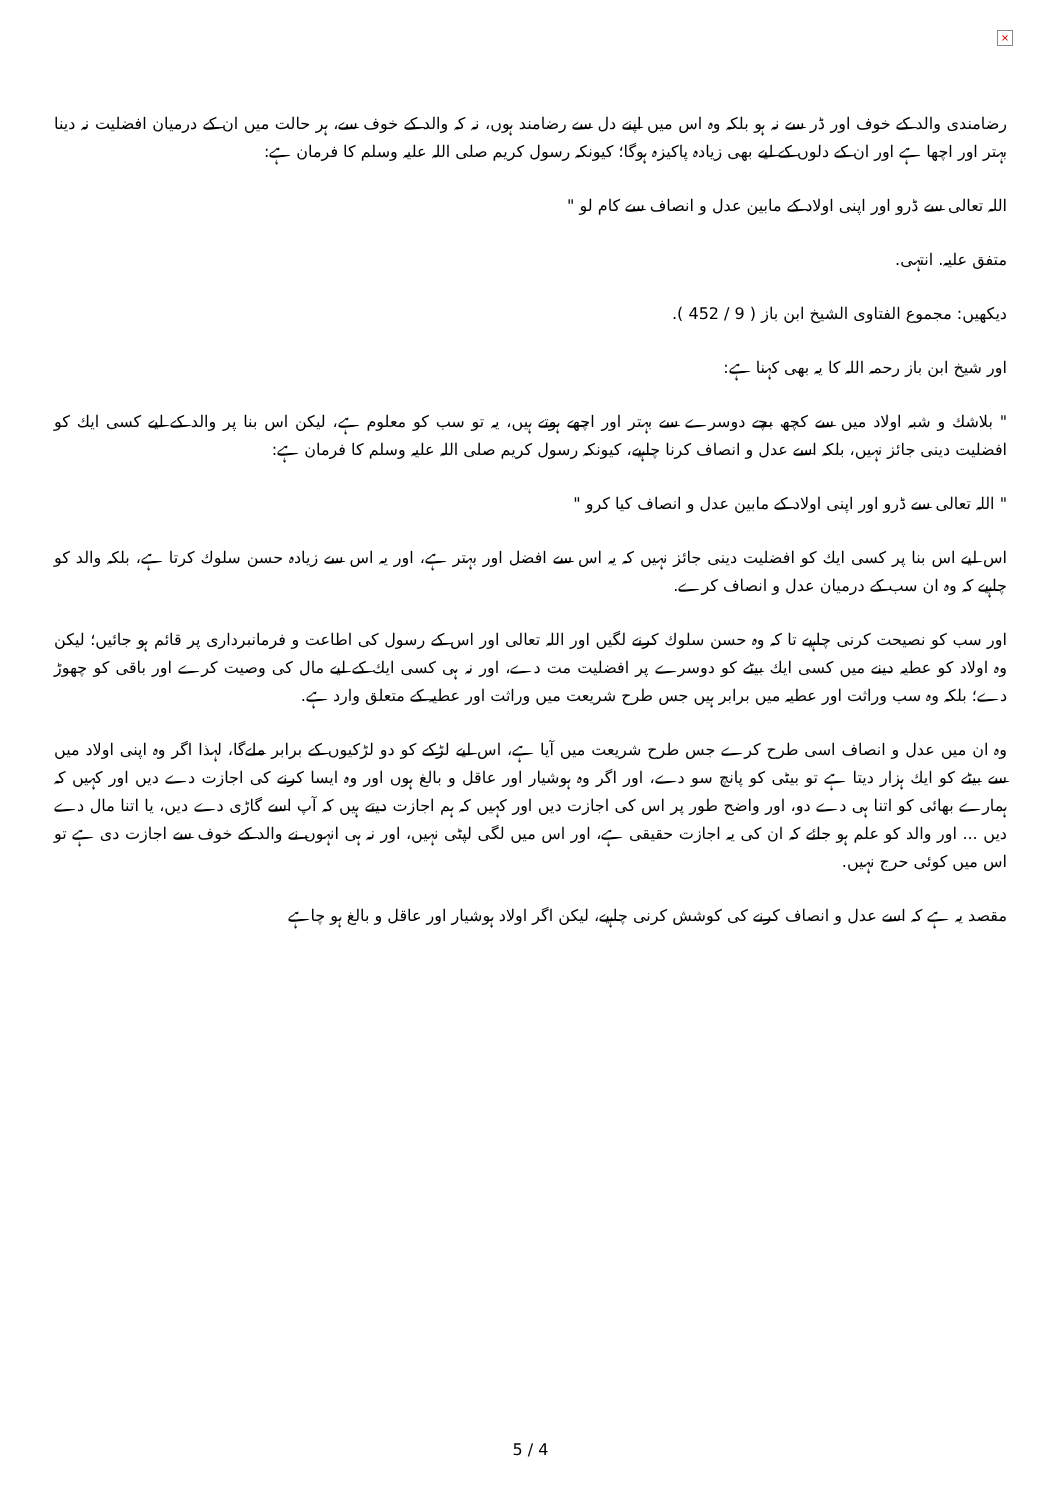×
رضامندی والد کے خوف اور ڈر سے نہ ہو بلکہ وہ اس میں اپنے دل سے رضامند ہوں، نہ کہ والد کے خوف سے، ہر حالت میں ان کے درمیان افضلیت نہ دینا بہتر اور اچھا ہے اور ان کے دلوں کے لیے بھی زیادہ پاکیزہ ہوگا؛ کیونکہ رسول کریم صلی اللہ علیہ وسلم کا فرمان ہے:
اللہ تعالی سے ڈرو اور اپنی اولاد کے مابین عدل و انصاف سے کام لو "
متفق علیہ. انتہی.
دیکھیں: مجموع الفتاوی الشیخ ابن باز ( 9 / 452 ).
اور شیخ ابن باز رحمہ اللہ کا یہ بھی کہنا ہے:
" بلاشك و شبہ اولاد میں سے کچھ بچے دوسرے سے بہتر اور اچھے ہوتے ہیں، یہ تو سب کو معلوم ہے، لیکن اس بنا پر والد کے لیے کسی ایك کو افضلیت دینی جائز نہیں، بلکہ اسے عدل و انصاف کرنا چاہیے، کیونکہ رسول کریم صلی اللہ علیہ وسلم کا فرمان ہے:
" اللہ تعالی سے ڈرو اور اپنی اولاد کے مابین عدل و انصاف کیا کرو "
اس لیے اس بنا پر کسی ایك کو افضلیت دینی جائز نہیں کہ یہ اس سے افضل اور بہتر ہے، اور یہ اس سے زیادہ حسن سلوك کرتا ہے، بلکہ والد کو چاہیے کہ وہ ان سب کے درمیان عدل و انصاف کرے.
اور سب کو نصیحت کرنی چاہیے تا کہ وہ حسن سلوك کرنے لگیں اور اللہ تعالی اور اس کے رسول کی اطاعت و فرمانبرداری پر قائم ہو جائیں؛ لیکن وہ اولاد کو عطیہ دینے میں کسی ایك بیٹے کو دوسرے پر افضلیت مت دے، اور نہ ہی کسی ایك کے لیے مال کی وصیت کرے اور باقی کو چھوڑ دے؛ بلکہ وہ سب وراثت اور عطیہ میں برابر ہیں جس طرح شریعت میں وراثت اور عطیہ کے متعلق وارد ہے.
وہ ان میں عدل و انصاف اسی طرح کرے جس طرح شریعت میں آیا ہے، اس لیے لڑکے کو دو لڑکیوں کے برابر ملےگا، لہذا اگر وہ اپنی اولاد میں سے بیٹے کو ایك ہزار دیتا ہے تو بیٹی کو پانچ سو دے، اور اگر وہ ہوشیار اور عاقل و بالغ ہوں اور وہ ایسا کرنے کی اجازت دے دیں اور کہیں کہ ہمارے بھائی کو اتنا ہی دے دو، اور واضح طور پر اس کی اجازت دیں اور کہیں کہ ہم اجازت دیتے ہیں کہ آپ اسے گاڑی دے دیں، یا اتنا مال دے دیں ... اور والد کو علم ہو جائے کہ ان کی یہ اجازت حقیقی ہے، اور اس میں لگی لپٹی نہیں، اور نہ ہی انہوں نے والد کے خوف سے اجازت دی ہے تو اس میں کوئی حرج نہیں.
مقصد یہ ہے کہ اسے عدل و انصاف کرنے کی کوشش کرنی چاہیے، لیکن اگر اولاد ہوشیار اور عاقل و بالغ ہو چاہے
5 / 4